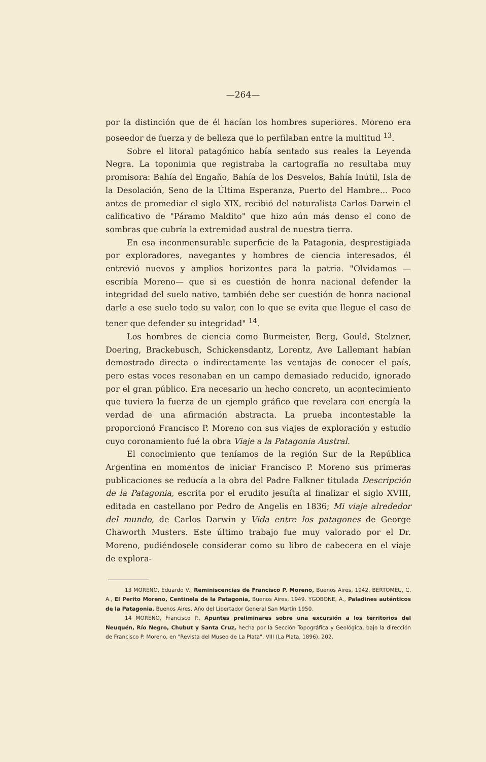—264—
por la distinción que de él hacían los hombres superiores. Moreno era poseedor de fuerza y de belleza que lo perfilaban entre la multitud <sup>13</sup>.
Sobre el litoral patagónico había sentado sus reales la Leyenda Negra. La toponimia que registraba la cartografía no resultaba muy promisora: Bahía del Engaño, Bahía de los Desvelos, Bahía Inútil, Isla de la Desolación, Seno de la Última Esperanza, Puerto del Hambre... Poco antes de promediar el siglo XIX, recibió del naturalista Carlos Darwin el calificativo de "Páramo Maldito" que hizo aún más denso el cono de sombras que cubría la extremidad austral de nuestra tierra.
En esa inconmensurable superficie de la Patagonia, desprestigiada por exploradores, navegantes y hombres de ciencia interesados, él entrevió nuevos y amplios horizontes para la patria. "Olvidamos —escribía Moreno— que si es cuestión de honra nacional defender la integridad del suelo nativo, también debe ser cuestión de honra nacional darle a ese suelo todo su valor, con lo que se evita que llegue el caso de tener que defender su integridad" <sup>14</sup>.
Los hombres de ciencia como Burmeister, Berg, Gould, Stelzner, Doering, Brackebusch, Schickensdantz, Lorentz, Ave Lallemant habían demostrado directa o indirectamente las ventajas de conocer el país, pero estas voces resonaban en un campo demasiado reducido, ignorado por el gran público. Era necesario un hecho concreto, un acontecimiento que tuviera la fuerza de un ejemplo gráfico que revelara con energía la verdad de una afirmación abstracta. La prueba incontestable la proporcionó Francisco P. Moreno con sus viajes de exploración y estudio cuyo coronamiento fué la obra Viaje a la Patagonia Austral.
El conocimiento que teníamos de la región Sur de la República Argentina en momentos de iniciar Francisco P. Moreno sus primeras publicaciones se reducía a la obra del Padre Falkner titulada Descripción de la Patagonia, escrita por el erudito jesuíta al finalizar el siglo XVIII, editada en castellano por Pedro de Angelis en 1836; Mi viaje alrededor del mundo, de Carlos Darwin y Vida entre los patagones de George Chaworth Musters. Este último trabajo fue muy valorado por el Dr. Moreno, pudiéndosele considerar como su libro de cabecera en el viaje de explora-
13 MORENO, Eduardo V., Reminiscencias de Francisco P. Moreno, Buenos Aires, 1942. BERTOMEU, C. A., El Perito Moreno, Centinela de la Patagonia, Buenos Aires, 1949. YGOBONE, A., Paladines auténticos de la Patagonia, Buenos Aires, Año del Libertador General San Martín 1950.
14 MORENO, Francisco P., Apuntes preliminares sobre una excursión a los territorios del Neuquén, Río Negro, Chubut y Santa Cruz, hecha por la Sección Topográfica y Geológica, bajo la dirección de Francisco P. Moreno, en "Revista del Museo de La Plata", VIII (La Plata, 1896), 202.